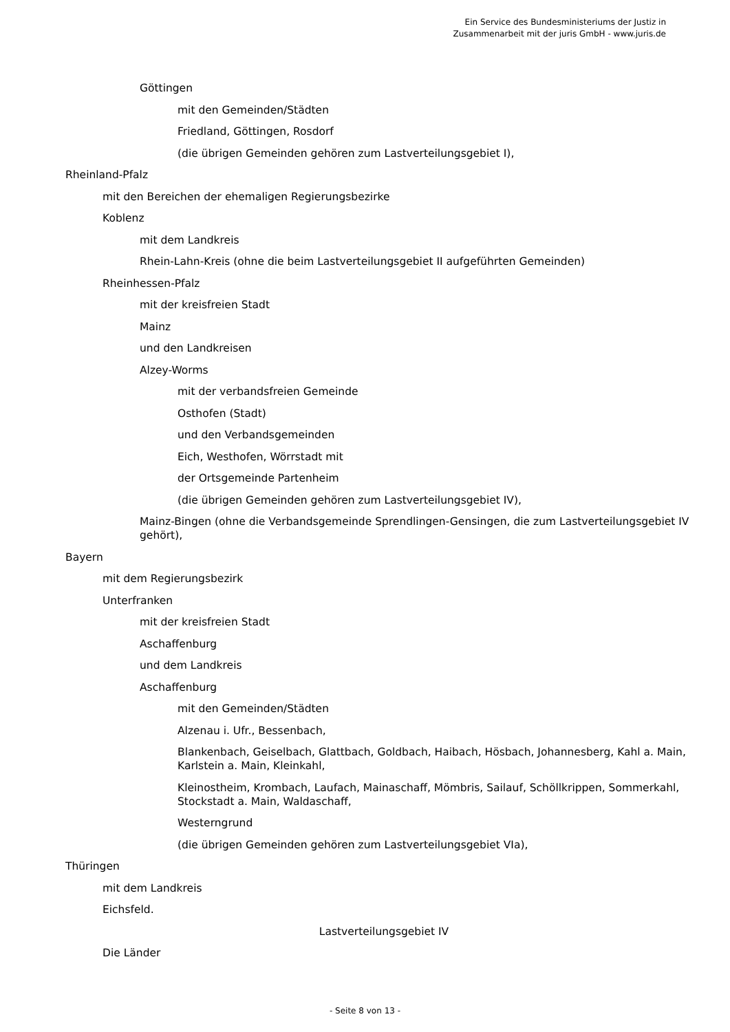Ein Service des Bundesministeriums der Justiz in
Zusammenarbeit mit der juris GmbH - www.juris.de
Göttingen
mit den Gemeinden/Städten
Friedland, Göttingen, Rosdorf
(die übrigen Gemeinden gehören zum Lastverteilungsgebiet I),
Rheinland-Pfalz
mit den Bereichen der ehemaligen Regierungsbezirke
Koblenz
mit dem Landkreis
Rhein-Lahn-Kreis (ohne die beim Lastverteilungsgebiet II aufgeführten Gemeinden)
Rheinhessen-Pfalz
mit der kreisfreien Stadt
Mainz
und den Landkreisen
Alzey-Worms
mit der verbandsfreien Gemeinde
Osthofen (Stadt)
und den Verbandsgemeinden
Eich, Westhofen, Wörrstadt mit
der Ortsgemeinde Partenheim
(die übrigen Gemeinden gehören zum Lastverteilungsgebiet IV),
Mainz-Bingen (ohne die Verbandsgemeinde Sprendlingen-Gensingen, die zum Lastverteilungsgebiet IV gehört),
Bayern
mit dem Regierungsbezirk
Unterfranken
mit der kreisfreien Stadt
Aschaffenburg
und dem Landkreis
Aschaffenburg
mit den Gemeinden/Städten
Alzenau i. Ufr., Bessenbach,
Blankenbach, Geiselbach, Glattbach, Goldbach, Haibach, Hösbach, Johannesberg, Kahl a. Main, Karlstein a. Main, Kleinkahl,
Kleinostheim, Krombach, Laufach, Mainaschaff, Mömbris, Sailauf, Schöllkrippen, Sommerkahl, Stockstadt a. Main, Waldaschaff,
Westerngrund
(die übrigen Gemeinden gehören zum Lastverteilungsgebiet VIa),
Thüringen
mit dem Landkreis
Eichsfeld.
Lastverteilungsgebiet IV
Die Länder
- Seite 8 von 13 -